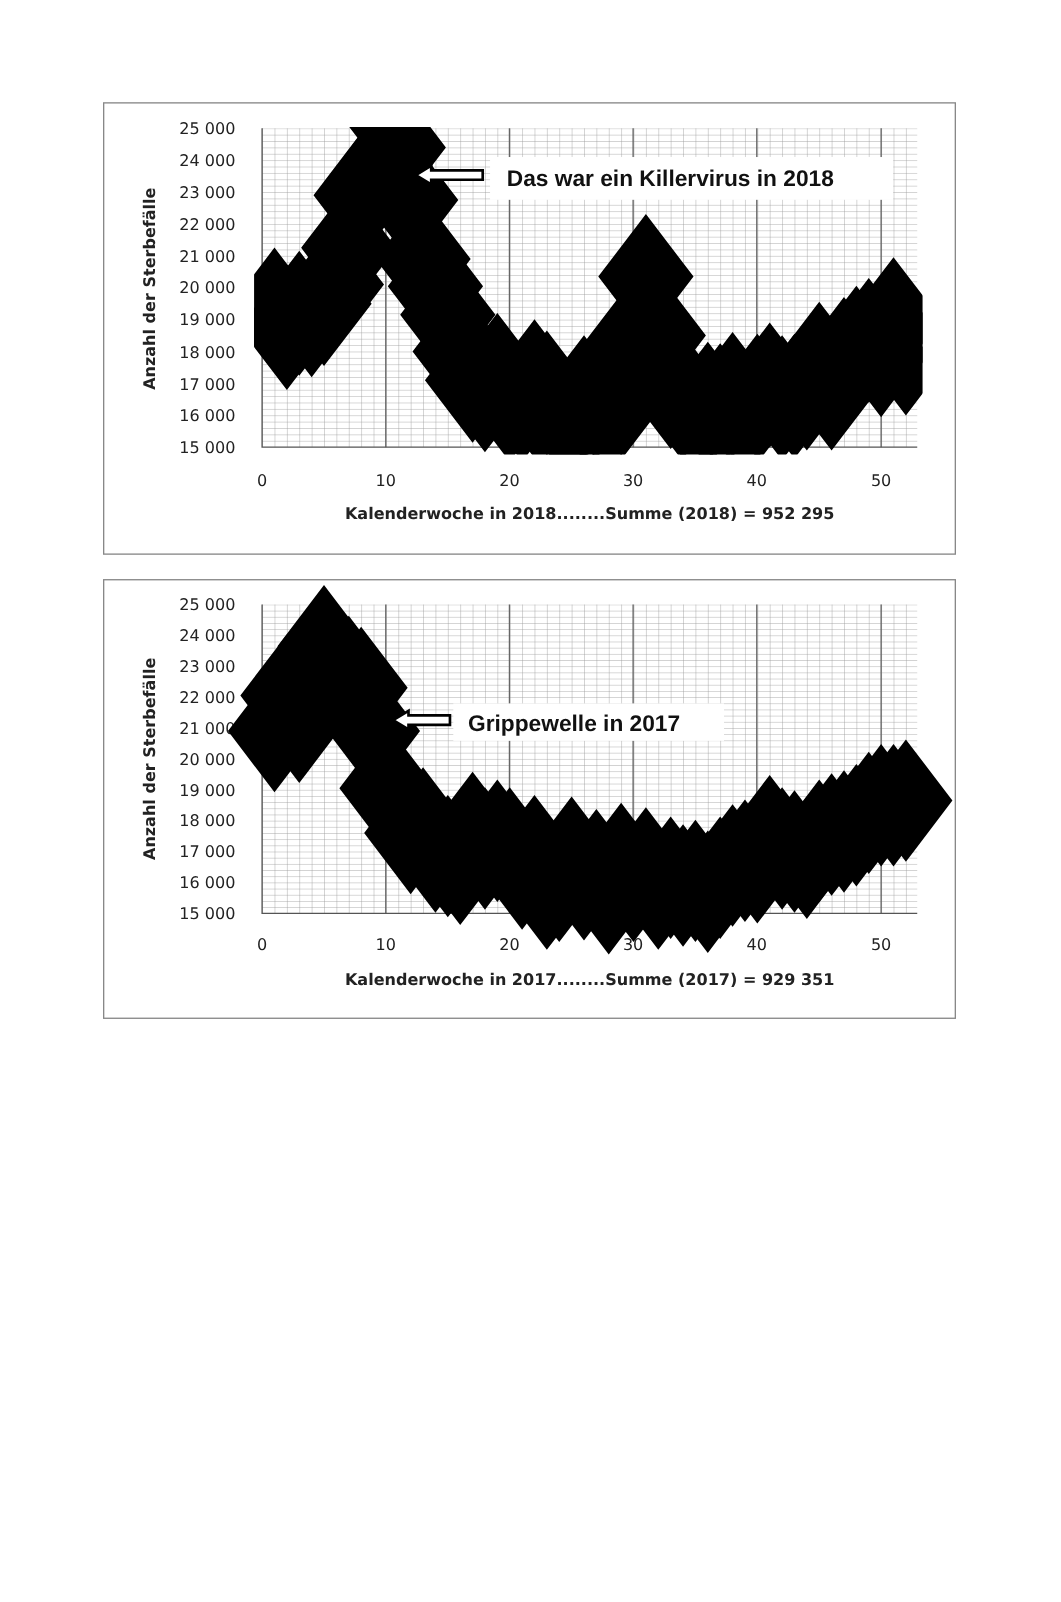25 000
24 000
23 000
22 000
21 000
20 000
19 000
18 000
17 000
16 000
15 000
0
10
20
30
40
50
Anzahl der Sterbefälle
Kalenderwoche in 2018........Summe (2018) = 952 295
Das war ein Killervirus in 2018
25 000
24 000
23 000
22 000
21 000
20 000
19 000
18 000
17 000
16 000
15 000
0
10
20
30
40
50
Anzahl der Sterbefälle
Kalenderwoche in 2017........Summe (2017) = 929 351
Grippewelle in 2017